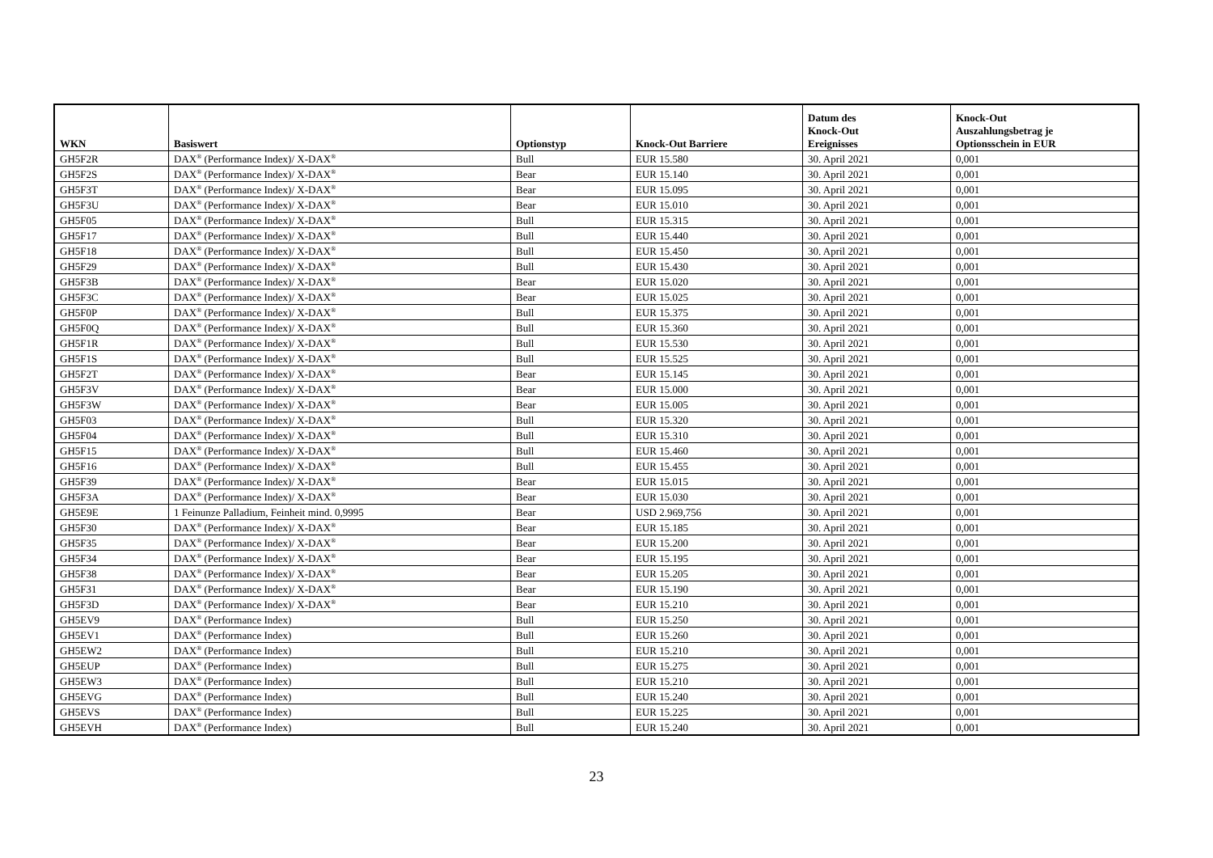| WKN | Basiswert | Optionstyp | Knock-Out Barriere | Datum des Knock-Out Ereignisses | Knock-Out Auszahlungsbetrag je Optionsschein in EUR |
| --- | --- | --- | --- | --- | --- |
| GH5F2R | DAX<sup>®</sup> (Performance Index)/ X-DAX<sup>®</sup> | Bull | EUR 15.580 | 30. April 2021 | 0,001 |
| GH5F2S | DAX<sup>®</sup> (Performance Index)/ X-DAX<sup>®</sup> | Bear | EUR 15.140 | 30. April 2021 | 0,001 |
| GH5F3T | DAX<sup>®</sup> (Performance Index)/ X-DAX<sup>®</sup> | Bear | EUR 15.095 | 30. April 2021 | 0,001 |
| GH5F3U | DAX<sup>®</sup> (Performance Index)/ X-DAX<sup>®</sup> | Bear | EUR 15.010 | 30. April 2021 | 0,001 |
| GH5F05 | DAX<sup>®</sup> (Performance Index)/ X-DAX<sup>®</sup> | Bull | EUR 15.315 | 30. April 2021 | 0,001 |
| GH5F17 | DAX<sup>®</sup> (Performance Index)/ X-DAX<sup>®</sup> | Bull | EUR 15.440 | 30. April 2021 | 0,001 |
| GH5F18 | DAX<sup>®</sup> (Performance Index)/ X-DAX<sup>®</sup> | Bull | EUR 15.450 | 30. April 2021 | 0,001 |
| GH5F29 | DAX<sup>®</sup> (Performance Index)/ X-DAX<sup>®</sup> | Bull | EUR 15.430 | 30. April 2021 | 0,001 |
| GH5F3B | DAX<sup>®</sup> (Performance Index)/ X-DAX<sup>®</sup> | Bear | EUR 15.020 | 30. April 2021 | 0,001 |
| GH5F3C | DAX<sup>®</sup> (Performance Index)/ X-DAX<sup>®</sup> | Bear | EUR 15.025 | 30. April 2021 | 0,001 |
| GH5F0P | DAX<sup>®</sup> (Performance Index)/ X-DAX<sup>®</sup> | Bull | EUR 15.375 | 30. April 2021 | 0,001 |
| GH5F0Q | DAX<sup>®</sup> (Performance Index)/ X-DAX<sup>®</sup> | Bull | EUR 15.360 | 30. April 2021 | 0,001 |
| GH5F1R | DAX<sup>®</sup> (Performance Index)/ X-DAX<sup>®</sup> | Bull | EUR 15.530 | 30. April 2021 | 0,001 |
| GH5F1S | DAX<sup>®</sup> (Performance Index)/ X-DAX<sup>®</sup> | Bull | EUR 15.525 | 30. April 2021 | 0,001 |
| GH5F2T | DAX<sup>®</sup> (Performance Index)/ X-DAX<sup>®</sup> | Bear | EUR 15.145 | 30. April 2021 | 0,001 |
| GH5F3V | DAX<sup>®</sup> (Performance Index)/ X-DAX<sup>®</sup> | Bear | EUR 15.000 | 30. April 2021 | 0,001 |
| GH5F3W | DAX<sup>®</sup> (Performance Index)/ X-DAX<sup>®</sup> | Bear | EUR 15.005 | 30. April 2021 | 0,001 |
| GH5F03 | DAX<sup>®</sup> (Performance Index)/ X-DAX<sup>®</sup> | Bull | EUR 15.320 | 30. April 2021 | 0,001 |
| GH5F04 | DAX<sup>®</sup> (Performance Index)/ X-DAX<sup>®</sup> | Bull | EUR 15.310 | 30. April 2021 | 0,001 |
| GH5F15 | DAX<sup>®</sup> (Performance Index)/ X-DAX<sup>®</sup> | Bull | EUR 15.460 | 30. April 2021 | 0,001 |
| GH5F16 | DAX<sup>®</sup> (Performance Index)/ X-DAX<sup>®</sup> | Bull | EUR 15.455 | 30. April 2021 | 0,001 |
| GH5F39 | DAX<sup>®</sup> (Performance Index)/ X-DAX<sup>®</sup> | Bear | EUR 15.015 | 30. April 2021 | 0,001 |
| GH5F3A | DAX<sup>®</sup> (Performance Index)/ X-DAX<sup>®</sup> | Bear | EUR 15.030 | 30. April 2021 | 0,001 |
| GH5E9E | 1 Feinunze Palladium, Feinheit mind. 0,9995 | Bear | USD 2.969,756 | 30. April 2021 | 0,001 |
| GH5F30 | DAX<sup>®</sup> (Performance Index)/ X-DAX<sup>®</sup> | Bear | EUR 15.185 | 30. April 2021 | 0,001 |
| GH5F35 | DAX<sup>®</sup> (Performance Index)/ X-DAX<sup>®</sup> | Bear | EUR 15.200 | 30. April 2021 | 0,001 |
| GH5F34 | DAX<sup>®</sup> (Performance Index)/ X-DAX<sup>®</sup> | Bear | EUR 15.195 | 30. April 2021 | 0,001 |
| GH5F38 | DAX<sup>®</sup> (Performance Index)/ X-DAX<sup>®</sup> | Bear | EUR 15.205 | 30. April 2021 | 0,001 |
| GH5F31 | DAX<sup>®</sup> (Performance Index)/ X-DAX<sup>®</sup> | Bear | EUR 15.190 | 30. April 2021 | 0,001 |
| GH5F3D | DAX<sup>®</sup> (Performance Index)/ X-DAX<sup>®</sup> | Bear | EUR 15.210 | 30. April 2021 | 0,001 |
| GH5EV9 | DAX<sup>®</sup> (Performance Index) | Bull | EUR 15.250 | 30. April 2021 | 0,001 |
| GH5EV1 | DAX<sup>®</sup> (Performance Index) | Bull | EUR 15.260 | 30. April 2021 | 0,001 |
| GH5EW2 | DAX<sup>®</sup> (Performance Index) | Bull | EUR 15.210 | 30. April 2021 | 0,001 |
| GH5EUP | DAX<sup>®</sup> (Performance Index) | Bull | EUR 15.275 | 30. April 2021 | 0,001 |
| GH5EW3 | DAX<sup>®</sup> (Performance Index) | Bull | EUR 15.210 | 30. April 2021 | 0,001 |
| GH5EVG | DAX<sup>®</sup> (Performance Index) | Bull | EUR 15.240 | 30. April 2021 | 0,001 |
| GH5EVS | DAX<sup>®</sup> (Performance Index) | Bull | EUR 15.225 | 30. April 2021 | 0,001 |
| GH5EVH | DAX<sup>®</sup> (Performance Index) | Bull | EUR 15.240 | 30. April 2021 | 0,001 |
23